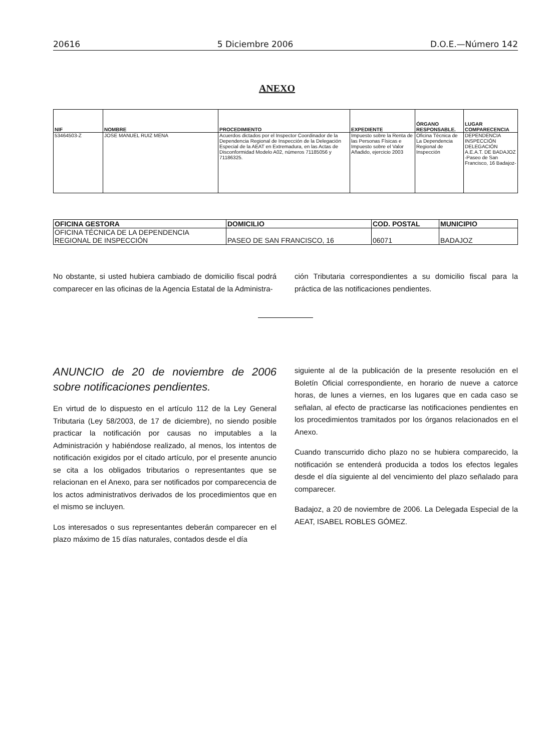20616 5 Diciembre 2006 D.O.E.—Número 142
ANEXO
| NIF | NOMBRE | PROCEDIMIENTO | EXPEDIENTE | ÓRGANO RESPONSABLE. | LUGAR COMPARECENCIA |
| --- | --- | --- | --- | --- | --- |
| 53464503-Z | JOSE MANUEL RUIZ MENA | Acuerdos dictados por el Inspector Coordinador de la Dependencia Regional de Inspección de la Delegación Especial de la AEAT en Extremadura, en las Actas de Disconformidad Modelo A02, números 71185056 y 71186325. | Impuesto sobre la Renta de las Personas Físicas e Impuesto sobre el Valor Añadido, ejercicio 2003 | Oficina Técnica de La Dependencia Regional de Inspección | DEPENDENCIA INSPECCIÓN DELEGACIÓN A.E.A.T. DE BADAJOZ -Paseo de San Francisco, 16 Badajoz- |
| OFICINA GESTORA | DOMICILIO | COD. POSTAL | MUNICIPIO |
| --- | --- | --- | --- |
| OFICINA TÉCNICA DE LA DEPENDENCIA REGIONAL DE INSPECCIÓN | PASEO DE SAN FRANCISCO, 16 | 06071 | BADAJOZ |
No obstante, si usted hubiera cambiado de domicilio fiscal podrá comparecer en las oficinas de la Agencia Estatal de la Administra-
ción Tributaria correspondientes a su domicilio fiscal para la práctica de las notificaciones pendientes.
ANUNCIO de 20 de noviembre de 2006 sobre notificaciones pendientes.
En virtud de lo dispuesto en el artículo 112 de la Ley General Tributaria (Ley 58/2003, de 17 de diciembre), no siendo posible practicar la notificación por causas no imputables a la Administración y habiéndose realizado, al menos, los intentos de notificación exigidos por el citado artículo, por el presente anuncio se cita a los obligados tributarios o representantes que se relacionan en el Anexo, para ser notificados por comparecencia de los actos administrativos derivados de los procedimientos que en el mismo se incluyen.
Los interesados o sus representantes deberán comparecer en el plazo máximo de 15 días naturales, contados desde el día
siguiente al de la publicación de la presente resolución en el Boletín Oficial correspondiente, en horario de nueve a catorce horas, de lunes a viernes, en los lugares que en cada caso se señalan, al efecto de practicarse las notificaciones pendientes en los procedimientos tramitados por los órganos relacionados en el Anexo.
Cuando transcurrido dicho plazo no se hubiera comparecido, la notificación se entenderá producida a todos los efectos legales desde el día siguiente al del vencimiento del plazo señalado para comparecer.
Badajoz, a 20 de noviembre de 2006. La Delegada Especial de la AEAT, ISABEL ROBLES GÓMEZ.